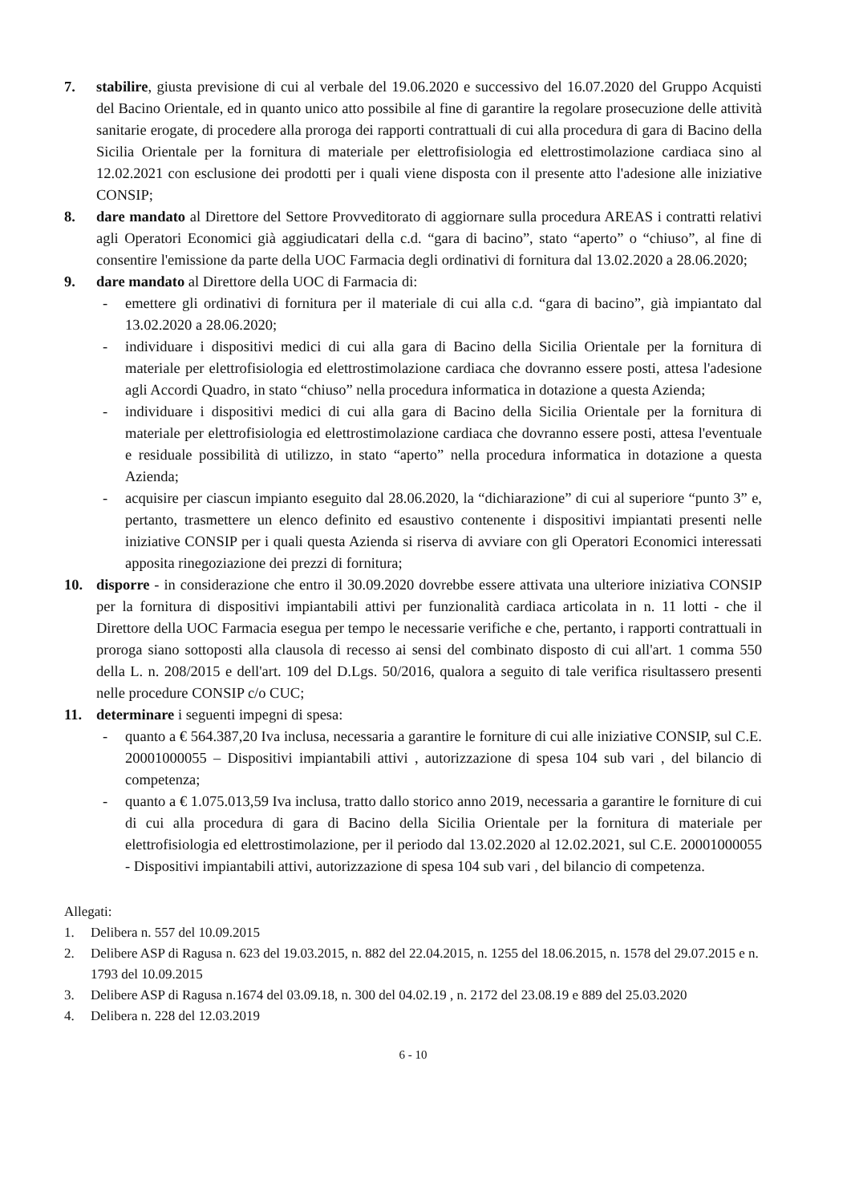7. stabilire, giusta previsione di cui al verbale del 19.06.2020 e successivo del 16.07.2020 del Gruppo Acquisti del Bacino Orientale, ed in quanto unico atto possibile al fine di garantire la regolare prosecuzione delle attività sanitarie erogate, di procedere alla proroga dei rapporti contrattuali di cui alla procedura di gara di Bacino della Sicilia Orientale per la fornitura di materiale per elettrofisiologia ed elettrostimolazione cardiaca sino al 12.02.2021 con esclusione dei prodotti per i quali viene disposta con il presente atto l'adesione alle iniziative CONSIP;
8. dare mandato al Direttore del Settore Provveditorato di aggiornare sulla procedura AREAS i contratti relativi agli Operatori Economici già aggiudicatari della c.d. “gara di bacino”, stato “aperto” o “chiuso”, al fine di consentire l'emissione da parte della UOC Farmacia degli ordinativi di fornitura dal 13.02.2020 a 28.06.2020;
9. dare mandato al Direttore della UOC di Farmacia di:
- emettere gli ordinativi di fornitura per il materiale di cui alla c.d. “gara di bacino”, già impiantato dal 13.02.2020 a 28.06.2020;
- individuare i dispositivi medici di cui alla gara di Bacino della Sicilia Orientale per la fornitura di materiale per elettrofisiologia ed elettrostimolazione cardiaca che dovranno essere posti, attesa l'adesione agli Accordi Quadro, in stato “chiuso” nella procedura informatica in dotazione a questa Azienda;
- individuare i dispositivi medici di cui alla gara di Bacino della Sicilia Orientale per la fornitura di materiale per elettrofisiologia ed elettrostimolazione cardiaca che dovranno essere posti, attesa l'eventuale e residuale possibilità di utilizzo, in stato “aperto” nella procedura informatica in dotazione a questa Azienda;
- acquisire per ciascun impianto eseguito dal 28.06.2020, la “dichiarazione” di cui al superiore “punto 3” e, pertanto, trasmettere un elenco definito ed esaustivo contenente i dispositivi impiantati presenti nelle iniziative CONSIP per i quali questa Azienda si riserva di avviare con gli Operatori Economici interessati apposita rinegoziazione dei prezzi di fornitura;
10. disporre - in considerazione che entro il 30.09.2020 dovrebbe essere attivata una ulteriore iniziativa CONSIP per la fornitura di dispositivi impiantabili attivi per funzionalità cardiaca articolata in n. 11 lotti - che il Direttore della UOC Farmacia esegua per tempo le necessarie verifiche e che, pertanto, i rapporti contrattuali in proroga siano sottoposti alla clausola di recesso ai sensi del combinato disposto di cui all'art. 1 comma 550 della L. n. 208/2015 e dell'art. 109 del D.Lgs. 50/2016, qualora a seguito di tale verifica risultassero presenti nelle procedure CONSIP c/o CUC;
11. determinare i seguenti impegni di spesa:
- quanto a € 564.387,20 Iva inclusa, necessaria a garantire le forniture di cui alle iniziative CONSIP, sul C.E. 20001000055 – Dispositivi impiantabili attivi , autorizzazione di spesa 104 sub vari , del bilancio di competenza;
- quanto a € 1.075.013,59 Iva inclusa, tratto dallo storico anno 2019, necessaria a garantire le forniture di cui di cui alla procedura di gara di Bacino della Sicilia Orientale per la fornitura di materiale per elettrofisiologia ed elettrostimolazione, per il periodo dal 13.02.2020 al 12.02.2021, sul C.E. 20001000055 - Dispositivi impiantabili attivi, autorizzazione di spesa 104 sub vari , del bilancio di competenza.
Allegati:
1. Delibera n. 557 del 10.09.2015
2. Delibere ASP di Ragusa n. 623 del 19.03.2015, n. 882 del 22.04.2015, n. 1255 del 18.06.2015, n. 1578 del 29.07.2015 e n. 1793 del 10.09.2015
3. Delibere ASP di Ragusa n.1674 del 03.09.18, n. 300 del 04.02.19 , n. 2172 del 23.08.19 e 889 del 25.03.2020
4. Delibera n. 228 del 12.03.2019
6 - 10